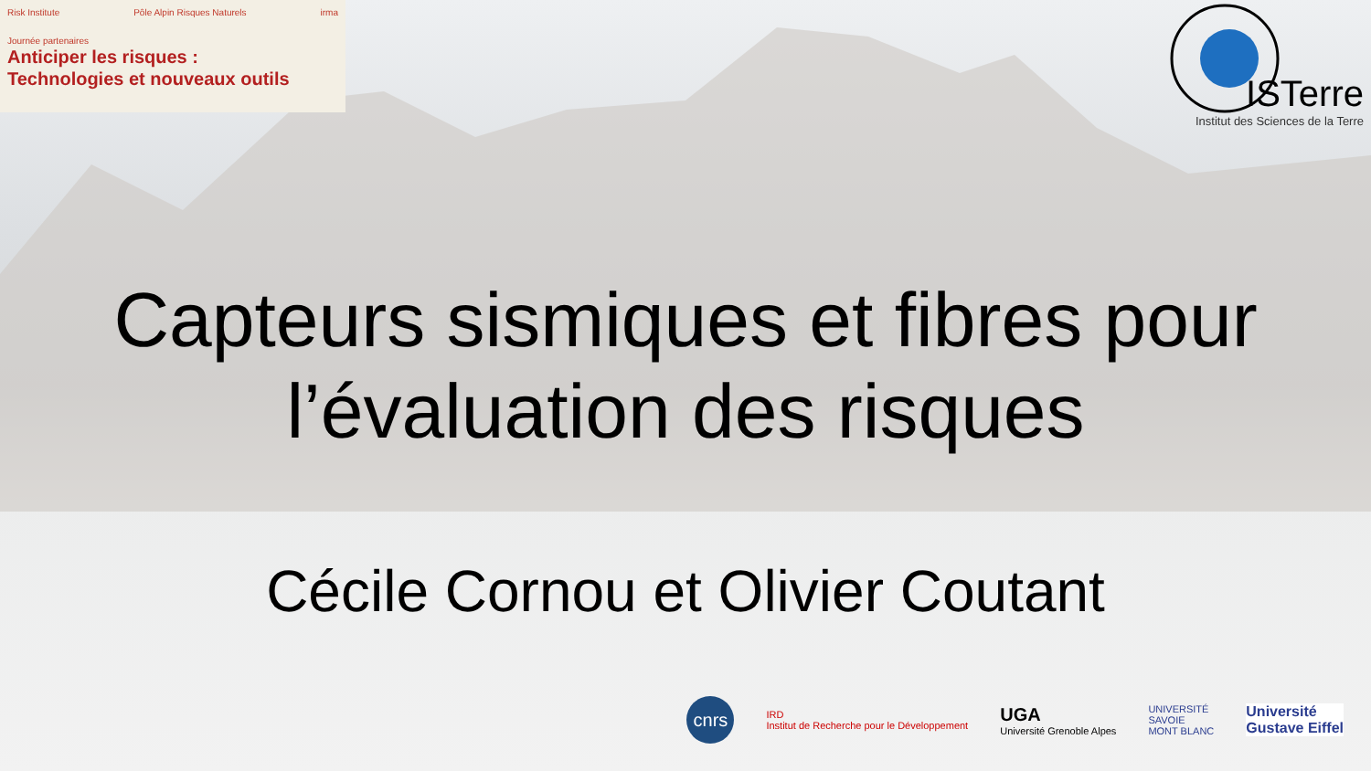Risk Institute Pôle Alpin Risques Naturels irma
Journée partenaires
Anticiper les risques :
Technologies et nouveaux outils
ISTerre
Institut des Sciences de la Terre
Capteurs sismiques et fibres pour l’évaluation des risques
Cécile Cornou et Olivier Coutant
cnrs
IRD
Institut de Recherche pour le Développement
UGA
Université Grenoble Alpes
UNIVERSITÉ
SAVOIE
MONT BLANC
Université
Gustave Eiffel